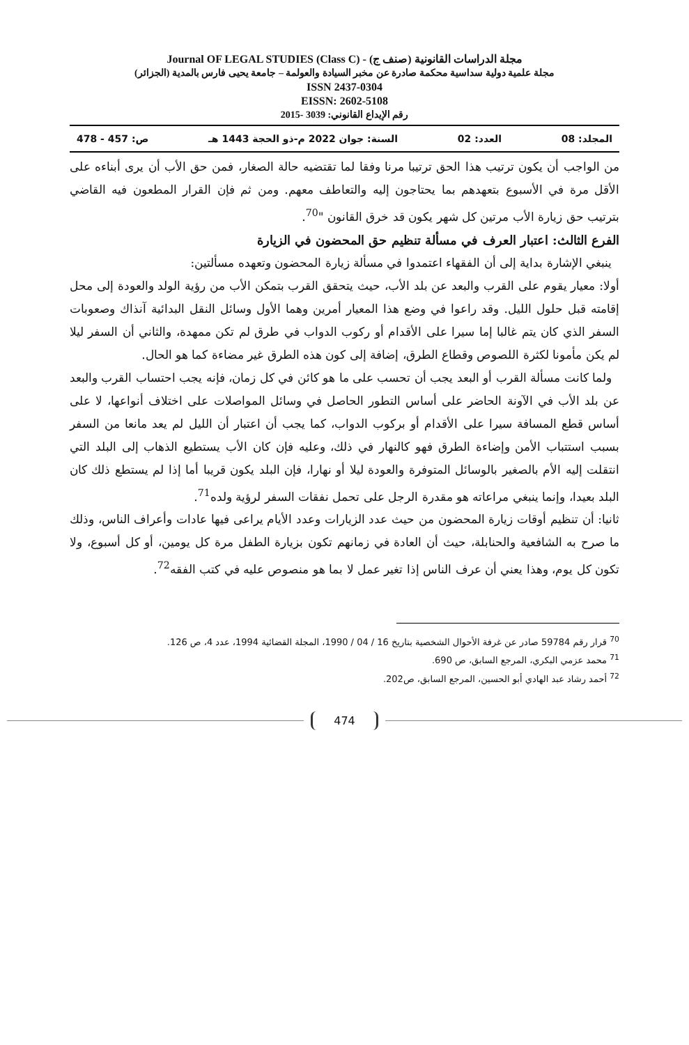Journal OF LEGAL STUDIES (Class C) - (صنف ج) مجلة الدراسات القانونية
مجلة علمية دولية سداسية محكمة صادرة عن مخبر السيادة والعولمة – جامعة يحيى فارس بالمدية (الجزائر)
ISSN 2437-0304
EISSN: 2602-5108
رقم الإيداع القانوني: 3039 -2015
المجلد: 08 العدد: 02 السنة: جوان 2022 م-ذو الحجة 1443 هـ ص: 457 - 478
من الواجب أن يكون ترتيب هذا الحق ترتيبا مرنا وفقا لما تقتضيه حالة الصغار، فمن حق الأب أن يرى أبناءه على الأقل مرة في الأسبوع بتعهدهم بما يحتاجون إليه والتعاطف معهم. ومن ثم فإن القرار المطعون فيه القاضي بترتيب حق زيارة الأب مرتين كل شهر يكون قد خرق القانون "<sup>70</sup>.
الفرع الثالث: اعتبار العرف في مسألة تنظيم حق المحضون في الزيارة
ينبغي الإشارة بداية إلى أن الفقهاء اعتمدوا في مسألة زيارة المحضون وتعهده مسألتين:
أولا: معيار يقوم على القرب والبعد عن بلد الأب، حيث يتحقق القرب بتمكن الأب من رؤية الولد والعودة إلى محل إقامته قبل حلول الليل. وقد راعوا في وضع هذا المعيار أمرين وهما الأول وسائل النقل البدائية آنذاك وصعوبات السفر الذي كان يتم غالبا إما سيرا على الأقدام أو ركوب الدواب في طرق لم تكن ممهدة، والثاني أن السفر ليلا لم يكن مأمونا لكثرة اللصوص وقطاع الطرق، إضافة إلى كون هذه الطرق غير مضاءة كما هو الحال.
ولما كانت مسألة القرب أو البعد يجب أن تحسب على ما هو كائن في كل زمان، فإنه يجب احتساب القرب والبعد عن بلد الأب في الآونة الحاضر على أساس التطور الحاصل في وسائل المواصلات على اختلاف أنواعها، لا على أساس قطع المسافة سيرا على الأقدام أو بركوب الدواب، كما يجب أن اعتبار أن الليل لم يعد مانعا من السفر بسبب استتباب الأمن وإضاءة الطرق فهو كالنهار في ذلك، وعليه فإن كان الأب يستطيع الذهاب إلى البلد التي انتقلت إليه الأم بالصغير بالوسائل المتوفرة والعودة ليلا أو نهارا، فإن البلد يكون قريبا أما إذا لم يستطع ذلك كان البلد بعيدا، وإنما ينبغي مراعاته هو مقدرة الرجل على تحمل نفقات السفر لرؤية ولده<sup>71</sup>.
ثانيا: أن تنظيم أوقات زيارة المحضون من حيث عدد الزيارات وعدد الأيام يراعى فيها عادات وأعراف الناس، وذلك ما صرح به الشافعية والحنابلة، حيث أن العادة في زمانهم تكون بزيارة الطفل مرة كل يومين، أو كل أسبوع، ولا تكون كل يوم، وهذا يعني أن عرف الناس إذا تغير عمل لا بما هو منصوص عليه في كتب الفقه<sup>72</sup>.
<sup>70</sup> قرار رقم 59784 صادر عن غرفة الأحوال الشخصية بتاريخ 16 / 04 / 1990، المجلة القضائية 1994، عدد 4، ص 126.
<sup>71</sup> محمد عزمي البكري، المرجع السابق، ص 690.
<sup>72</sup> أحمد رشاد عبد الهادي أبو الحسين، المرجع السابق، ص202.
474